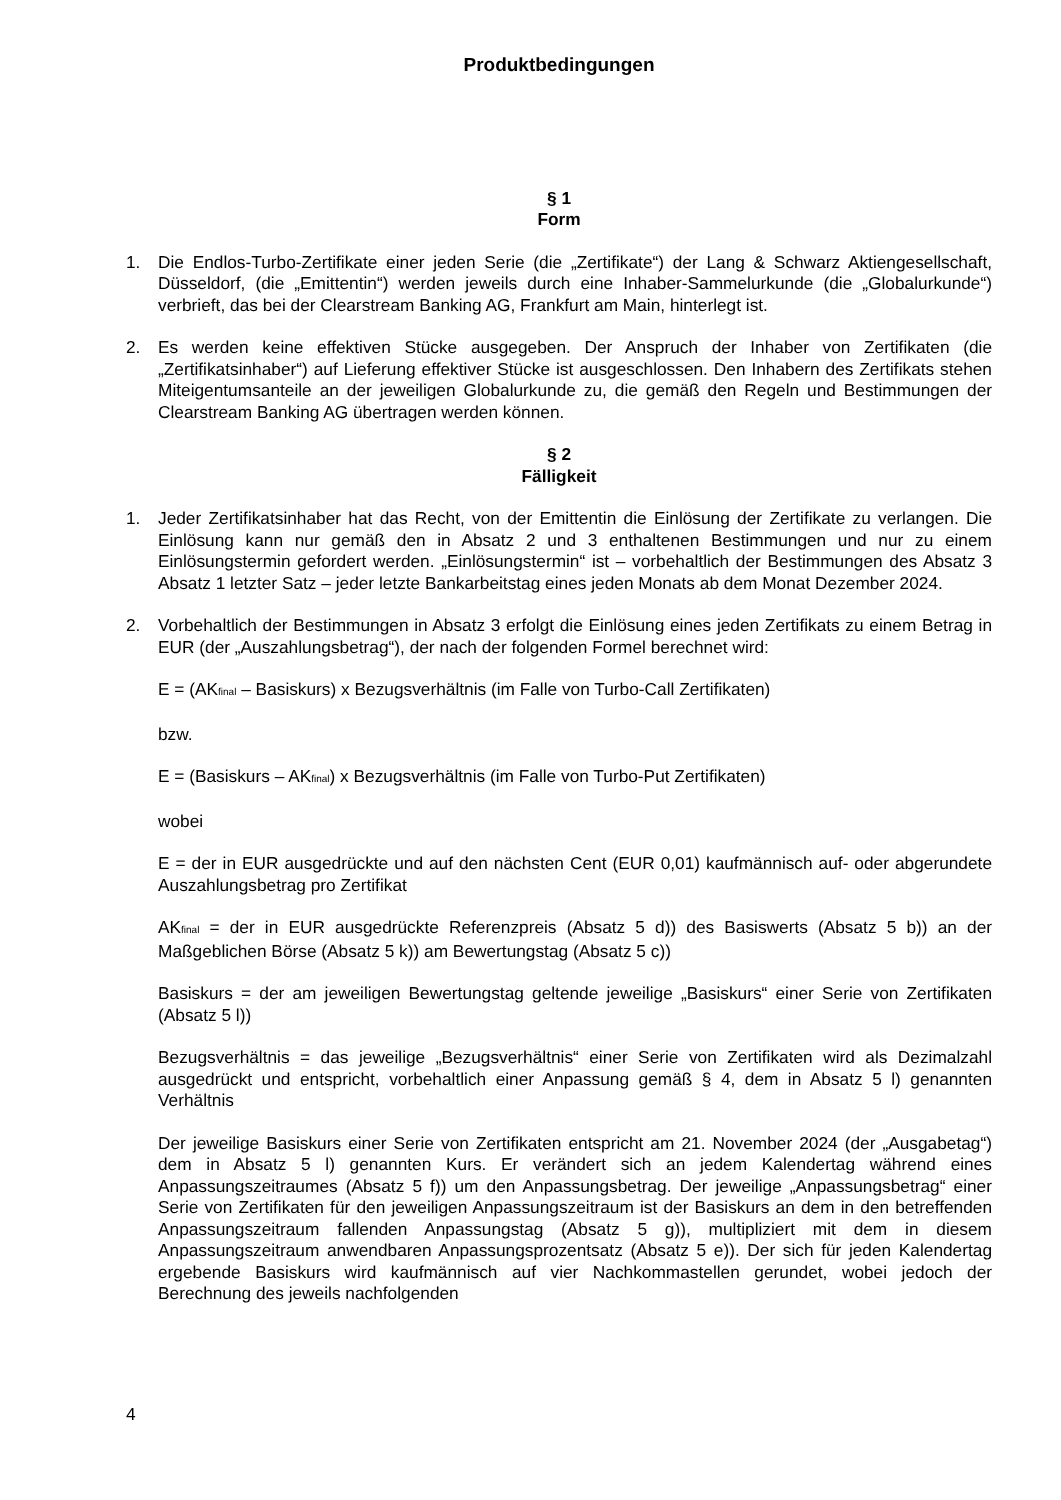Produktbedingungen
§ 1
Form
1. Die Endlos-Turbo-Zertifikate einer jeden Serie (die „Zertifikate“) der Lang & Schwarz Aktiengesellschaft, Düsseldorf, (die „Emittentin“) werden jeweils durch eine Inhaber-Sammelurkunde (die „Globalurkunde“) verbrieft, das bei der Clearstream Banking AG, Frankfurt am Main, hinterlegt ist.
2. Es werden keine effektiven Stücke ausgegeben. Der Anspruch der Inhaber von Zertifikaten (die „Zertifikatsinhaber“) auf Lieferung effektiver Stücke ist ausgeschlossen. Den Inhabern des Zertifikats stehen Miteigentumsanteile an der jeweiligen Globalurkunde zu, die gemäß den Regeln und Bestimmungen der Clearstream Banking AG übertragen werden können.
§ 2
Fälligkeit
1. Jeder Zertifikatsinhaber hat das Recht, von der Emittentin die Einlösung der Zertifikate zu verlangen. Die Einlösung kann nur gemäß den in Absatz 2 und 3 enthaltenen Bestimmungen und nur zu einem Einlösungstermin gefordert werden. „Einlösungstermin“ ist – vorbehaltlich der Bestimmungen des Absatz 3 Absatz 1 letzter Satz – jeder letzte Bankarbeitstag eines jeden Monats ab dem Monat Dezember 2024.
2. Vorbehaltlich der Bestimmungen in Absatz 3 erfolgt die Einlösung eines jeden Zertifikats zu einem Betrag in EUR (der „Auszahlungsbetrag“), der nach der folgenden Formel berechnet wird:
E = (AK<sub>final</sub> – Basiskurs) x Bezugsverhältnis (im Falle von Turbo-Call Zertifikaten)
bzw.
E = (Basiskurs – AK<sub>final</sub>) x Bezugsverhältnis (im Falle von Turbo-Put Zertifikaten)
wobei
E = der in EUR ausgedrückte und auf den nächsten Cent (EUR 0,01) kaufmännisch auf- oder abgerundete Auszahlungsbetrag pro Zertifikat
AK<sub>final</sub> = der in EUR ausgedrückte Referenzpreis (Absatz 5 d)) des Basiswerts (Absatz 5 b)) an der Maßgeblichen Börse (Absatz 5 k)) am Bewertungstag (Absatz 5 c))
Basiskurs = der am jeweiligen Bewertungstag geltende jeweilige „Basiskurs“ einer Serie von Zertifikaten (Absatz 5 l))
Bezugsverhältnis = das jeweilige „Bezugsverhältnis“ einer Serie von Zertifikaten wird als Dezimalzahl ausgedrückt und entspricht, vorbehaltlich einer Anpassung gemäß § 4, dem in Absatz 5 l) genannten Verhältnis
Der jeweilige Basiskurs einer Serie von Zertifikaten entspricht am 21. November 2024 (der „Ausgabetag“) dem in Absatz 5 l) genannten Kurs. Er verändert sich an jedem Kalendertag während eines Anpassungszeitraumes (Absatz 5 f)) um den Anpassungsbetrag. Der jeweilige „Anpassungsbetrag“ einer Serie von Zertifikaten für den jeweiligen Anpassungszeitraum ist der Basiskurs an dem in den betreffenden Anpassungszeitraum fallenden Anpassungstag (Absatz 5 g)), multipliziert mit dem in diesem Anpassungszeitraum anwendbaren Anpassungsprozentsatz (Absatz 5 e)). Der sich für jeden Kalendertag ergebende Basiskurs wird kaufmännisch auf vier Nachkommastellen gerundet, wobei jedoch der Berechnung des jeweils nachfolgenden
4